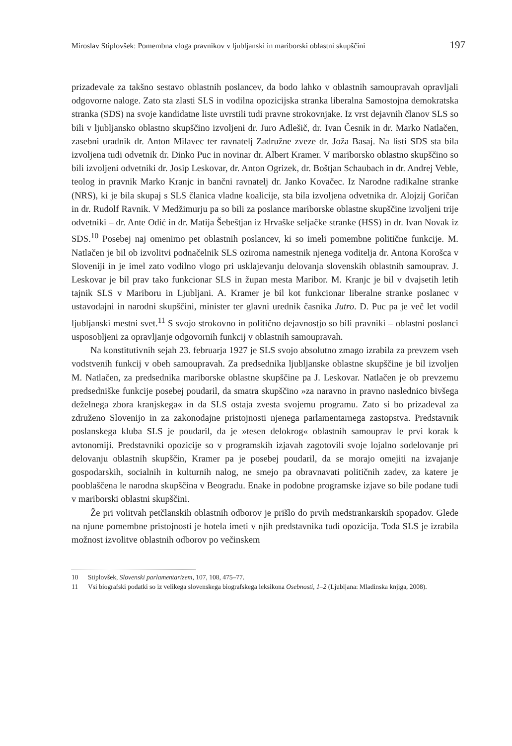Miroslav Stiplovšek: Pomembna vloga pravnikov v ljubljanski in mariborski oblastni skupščini 197
prizadevale za takšno sestavo oblastnih poslancev, da bodo lahko v oblastnih samoupravah opravljali odgovorne naloge. Zato sta zlasti SLS in vodilna opozicijska stranka liberalna Samostojna demokratska stranka (SDS) na svoje kandidatne liste uvrstili tudi pravne strokovnjake. Iz vrst dejavnih članov SLS so bili v ljubljansko oblastno skupščino izvoljeni dr. Juro Adlešič, dr. Ivan Česnik in dr. Marko Natlačen, zasebni uradnik dr. Anton Milavec ter ravnatelj Zadružne zveze dr. Joža Basaj. Na listi SDS sta bila izvoljena tudi odvetnik dr. Dinko Puc in novinar dr. Albert Kramer. V mariborsko oblastno skupščino so bili izvoljeni odvetniki dr. Josip Leskovar, dr. Anton Ogrizek, dr. Boštjan Schaubach in dr. Andrej Veble, teolog in pravnik Marko Kranjc in bančni ravnatelj dr. Janko Kovačec. Iz Narodne radikalne stranke (NRS), ki je bila skupaj s SLS članica vladne koalicije, sta bila izvoljena odvetnika dr. Alojzij Goričan in dr. Rudolf Ravnik. V Medžimurju pa so bili za poslance mariborske oblastne skupščine izvoljeni trije odvetniki – dr. Ante Odić in dr. Matija Šebeštjan iz Hrvaške seljačke stranke (HSS) in dr. Ivan Novak iz SDS.<sup>10</sup> Posebej naj omenimo pet oblastnih poslancev, ki so imeli pomembne politične funkcije. M. Natlačen je bil ob izvolitvi podnačelnik SLS oziroma namestnik njenega voditelja dr. Antona Korošca v Sloveniji in je imel zato vodilno vlogo pri usklajevanju delovanja slovenskih oblastnih samouprav. J. Leskovar je bil prav tako funkcionar SLS in župan mesta Maribor. M. Kranjc je bil v dvajsetih letih tajnik SLS v Mariboru in Ljubljani. A. Kramer je bil kot funkcionar liberalne stranke poslanec v ustavodajni in narodni skupščini, minister ter glavni urednik časnika Jutro. D. Puc pa je več let vodil ljubljanski mestni svet.<sup>11</sup> S svojo strokovno in politično dejavnostjo so bili pravniki – oblastni poslanci usposobljeni za opravljanje odgovornih funkcij v oblastnih samoupravah.
Na konstitutivnih sejah 23. februarja 1927 je SLS svojo absolutno zmago izrabila za prevzem vseh vodstvenih funkcij v obeh samoupravah. Za predsednika ljubljanske oblastne skupščine je bil izvoljen M. Natlačen, za predsednika mariborske oblastne skupščine pa J. Leskovar. Natlačen je ob prevzemu predsedniške funkcije posebej poudaril, da smatra skupščino »za naravno in pravno naslednico bivšega deželnega zbora kranjskega« in da SLS ostaja zvesta svojemu programu. Zato si bo prizadeval za združeno Slovenijo in za zakonodajne pristojnosti njenega parlamentarnega zastopstva. Predstavnik poslanskega kluba SLS je poudaril, da je »tesen delokrog« oblastnih samouprav le prvi korak k avtonomiji. Predstavniki opozicije so v programskih izjavah zagotovili svoje lojalno sodelovanje pri delovanju oblastnih skupščin, Kramer pa je posebej poudaril, da se morajo omejiti na izvajanje gospodarskih, socialnih in kulturnih nalog, ne smejo pa obravnavati političnih zadev, za katere je pooblaščena le narodna skupščina v Beogradu. Enake in podobne programske izjave so bile podane tudi v mariborski oblastni skupščini.
Že pri volitvah petčlanskih oblastnih odborov je prišlo do prvih medstrankarskih spopadov. Glede na njune pomembne pristojnosti je hotela imeti v njih predstavnika tudi opozicija. Toda SLS je izrabila možnost izvolitve oblastnih odborov po večinskem
10 Stiplovšek, Slovenski parlamentarizem, 107, 108, 475–77.
11 Vsi biografski podatki so iz velikega slovenskega biografskega leksikona Osebnosti, 1–2 (Ljubljana: Mladinska knjiga, 2008).